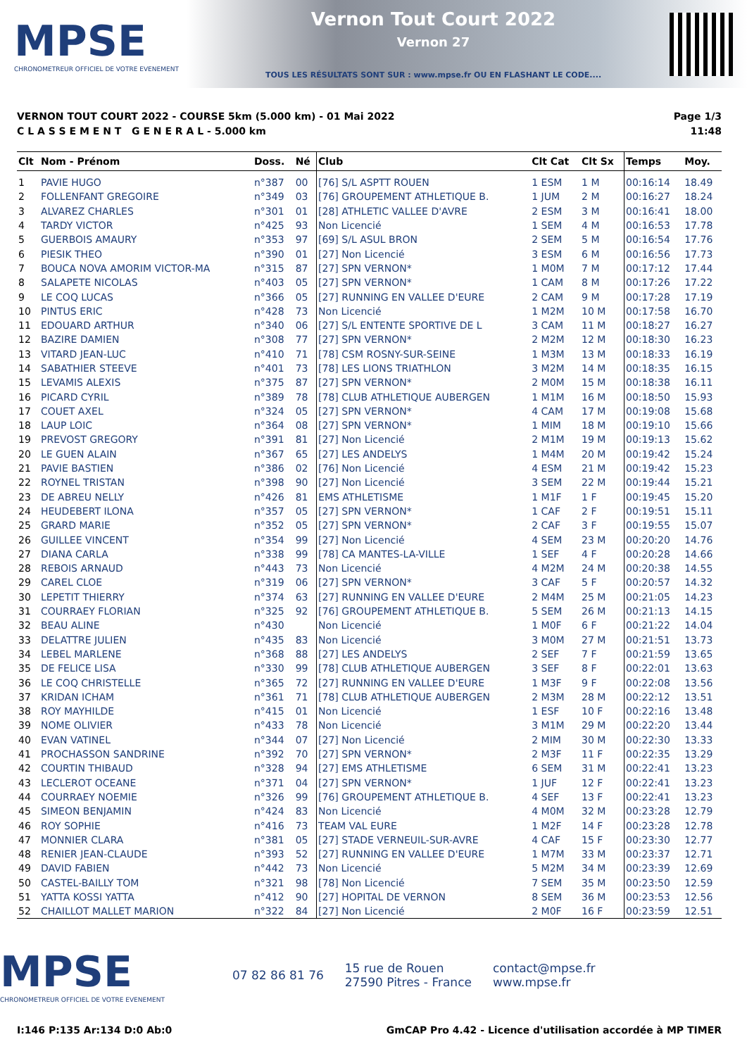MPSE
CHRONOMETREUR OFFICIEL DE VOTRE EVENEMENT
Vernon Tout Court 2022
Vernon 27
TOUS LES RÉSULTATS SONT SUR : www.mpse.fr OU EN FLASHANT LE CODE....
VERNON TOUT COURT 2022 - COURSE 5km (5.000 km) - 01 Mai 2022
C L A S S E M E N T G E N E R A L - 5.000 km
Page 1/3
11:48
| Clt | Nom - Prénom | Doss. | Né | Club | Clt Cat | Clt Sx | Temps | Moy. |
| --- | --- | --- | --- | --- | --- | --- | --- | --- |
| 1 | PAVIE HUGO | n°387 | 00 | [76] S/L ASPTT ROUEN | 1 ESM | 1 M | 00:16:14 | 18.49 |
| 2 | FOLLENFANT GREGOIRE | n°349 | 03 | [76] GROUPEMENT ATHLETIQUE B. | 1 JUM | 2 M | 00:16:27 | 18.24 |
| 3 | ALVAREZ CHARLES | n°301 | 01 | [28] ATHLETIC VALLEE D'AVRE | 2 ESM | 3 M | 00:16:41 | 18.00 |
| 4 | TARDY VICTOR | n°425 | 93 | Non Licencié | 1 SEM | 4 M | 00:16:53 | 17.78 |
| 5 | GUERBOIS AMAURY | n°353 | 97 | [69] S/L ASUL BRON | 2 SEM | 5 M | 00:16:54 | 17.76 |
| 6 | PIESIK THEO | n°390 | 01 | [27] Non Licencié | 3 ESM | 6 M | 00:16:56 | 17.73 |
| 7 | BOUCA NOVA AMORIM VICTOR-MA | n°315 | 87 | [27] SPN VERNON* | 1 M0M | 7 M | 00:17:12 | 17.44 |
| 8 | SALAPETE NICOLAS | n°403 | 05 | [27] SPN VERNON* | 1 CAM | 8 M | 00:17:26 | 17.22 |
| 9 | LE COQ LUCAS | n°366 | 05 | [27] RUNNING EN VALLEE D'EURE | 2 CAM | 9 M | 00:17:28 | 17.19 |
| 10 | PINTUS ERIC | n°428 | 73 | Non Licencié | 1 M2M | 10 M | 00:17:58 | 16.70 |
| 11 | EDOUARD ARTHUR | n°340 | 06 | [27] S/L ENTENTE SPORTIVE DE L | 3 CAM | 11 M | 00:18:27 | 16.27 |
| 12 | BAZIRE DAMIEN | n°308 | 77 | [27] SPN VERNON* | 2 M2M | 12 M | 00:18:30 | 16.23 |
| 13 | VITARD JEAN-LUC | n°410 | 71 | [78] CSM ROSNY-SUR-SEINE | 1 M3M | 13 M | 00:18:33 | 16.19 |
| 14 | SABATHIER STEEVE | n°401 | 73 | [78] LES LIONS TRIATHLON | 3 M2M | 14 M | 00:18:35 | 16.15 |
| 15 | LEVAMIS ALEXIS | n°375 | 87 | [27] SPN VERNON* | 2 M0M | 15 M | 00:18:38 | 16.11 |
| 16 | PICARD CYRIL | n°389 | 78 | [78] CLUB ATHLETIQUE AUBERGEN | 1 M1M | 16 M | 00:18:50 | 15.93 |
| 17 | COUET AXEL | n°324 | 05 | [27] SPN VERNON* | 4 CAM | 17 M | 00:19:08 | 15.68 |
| 18 | LAUP LOIC | n°364 | 08 | [27] SPN VERNON* | 1 MIM | 18 M | 00:19:10 | 15.66 |
| 19 | PREVOST GREGORY | n°391 | 81 | [27] Non Licencié | 2 M1M | 19 M | 00:19:13 | 15.62 |
| 20 | LE GUEN ALAIN | n°367 | 65 | [27] LES ANDELYS | 1 M4M | 20 M | 00:19:42 | 15.24 |
| 21 | PAVIE BASTIEN | n°386 | 02 | [76] Non Licencié | 4 ESM | 21 M | 00:19:42 | 15.23 |
| 22 | ROYNEL TRISTAN | n°398 | 90 | [27] Non Licencié | 3 SEM | 22 M | 00:19:44 | 15.21 |
| 23 | DE ABREU NELLY | n°426 | 81 | EMS ATHLETISME | 1 M1F | 1 F | 00:19:45 | 15.20 |
| 24 | HEUDEBERT ILONA | n°357 | 05 | [27] SPN VERNON* | 1 CAF | 2 F | 00:19:51 | 15.11 |
| 25 | GRARD MARIE | n°352 | 05 | [27] SPN VERNON* | 2 CAF | 3 F | 00:19:55 | 15.07 |
| 26 | GUILLEE VINCENT | n°354 | 99 | [27] Non Licencié | 4 SEM | 23 M | 00:20:20 | 14.76 |
| 27 | DIANA CARLA | n°338 | 99 | [78] CA MANTES-LA-VILLE | 1 SEF | 4 F | 00:20:28 | 14.66 |
| 28 | REBOIS ARNAUD | n°443 | 73 | Non Licencié | 4 M2M | 24 M | 00:20:38 | 14.55 |
| 29 | CAREL CLOE | n°319 | 06 | [27] SPN VERNON* | 3 CAF | 5 F | 00:20:57 | 14.32 |
| 30 | LEPETIT THIERRY | n°374 | 63 | [27] RUNNING EN VALLEE D'EURE | 2 M4M | 25 M | 00:21:05 | 14.23 |
| 31 | COURRAEY FLORIAN | n°325 | 92 | [76] GROUPEMENT ATHLETIQUE B. | 5 SEM | 26 M | 00:21:13 | 14.15 |
| 32 | BEAU ALINE | n°430 | | Non Licencié | 1 M0F | 6 F | 00:21:22 | 14.04 |
| 33 | DELATTRE JULIEN | n°435 | 83 | Non Licencié | 3 M0M | 27 M | 00:21:51 | 13.73 |
| 34 | LEBEL MARLENE | n°368 | 88 | [27] LES ANDELYS | 2 SEF | 7 F | 00:21:59 | 13.65 |
| 35 | DE FELICE LISA | n°330 | 99 | [78] CLUB ATHLETIQUE AUBERGEN | 3 SEF | 8 F | 00:22:01 | 13.63 |
| 36 | LE COQ CHRISTELLE | n°365 | 72 | [27] RUNNING EN VALLEE D'EURE | 1 M3F | 9 F | 00:22:08 | 13.56 |
| 37 | KRIDAN ICHAM | n°361 | 71 | [78] CLUB ATHLETIQUE AUBERGEN | 2 M3M | 28 M | 00:22:12 | 13.51 |
| 38 | ROY MAYHILDE | n°415 | 01 | Non Licencié | 1 ESF | 10 F | 00:22:16 | 13.48 |
| 39 | NOME OLIVIER | n°433 | 78 | Non Licencié | 3 M1M | 29 M | 00:22:20 | 13.44 |
| 40 | EVAN VATINEL | n°344 | 07 | [27] Non Licencié | 2 MIM | 30 M | 00:22:30 | 13.33 |
| 41 | PROCHASSON SANDRINE | n°392 | 70 | [27] SPN VERNON* | 2 M3F | 11 F | 00:22:35 | 13.29 |
| 42 | COURTIN THIBAUD | n°328 | 94 | [27] EMS ATHLETISME | 6 SEM | 31 M | 00:22:41 | 13.23 |
| 43 | LECLEROT OCEANE | n°371 | 04 | [27] SPN VERNON* | 1 JUF | 12 F | 00:22:41 | 13.23 |
| 44 | COURRAEY NOEMIE | n°326 | 99 | [76] GROUPEMENT ATHLETIQUE B. | 4 SEF | 13 F | 00:22:41 | 13.23 |
| 45 | SIMEON BENJAMIN | n°424 | 83 | Non Licencié | 4 M0M | 32 M | 00:23:28 | 12.79 |
| 46 | ROY SOPHIE | n°416 | 73 | TEAM VAL EURE | 1 M2F | 14 F | 00:23:28 | 12.78 |
| 47 | MONNIER CLARA | n°381 | 05 | [27] STADE VERNEUIL-SUR-AVRE | 4 CAF | 15 F | 00:23:30 | 12.77 |
| 48 | RENIER JEAN-CLAUDE | n°393 | 52 | [27] RUNNING EN VALLEE D'EURE | 1 M7M | 33 M | 00:23:37 | 12.71 |
| 49 | DAVID FABIEN | n°442 | 73 | Non Licencié | 5 M2M | 34 M | 00:23:39 | 12.69 |
| 50 | CASTEL-BAILLY TOM | n°321 | 98 | [78] Non Licencié | 7 SEM | 35 M | 00:23:50 | 12.59 |
| 51 | YATTA KOSSI YATTA | n°412 | 90 | [27] HOPITAL DE VERNON | 8 SEM | 36 M | 00:23:53 | 12.56 |
| 52 | CHAILLOT MALLET MARION | n°322 | 84 | [27] Non Licencié | 2 M0F | 16 F | 00:23:59 | 12.51 |
MPSE
CHRONOMETREUR OFFICIEL DE VOTRE EVENEMENT
07 82 86 81 76
15 rue de Rouen
27590 Pitres - France
contact@mpse.fr
www.mpse.fr
I:146 P:135 Ar:134 D:0 Ab:0 GmCAP Pro 4.42 - Licence d'utilisation accordée à MP TIMER